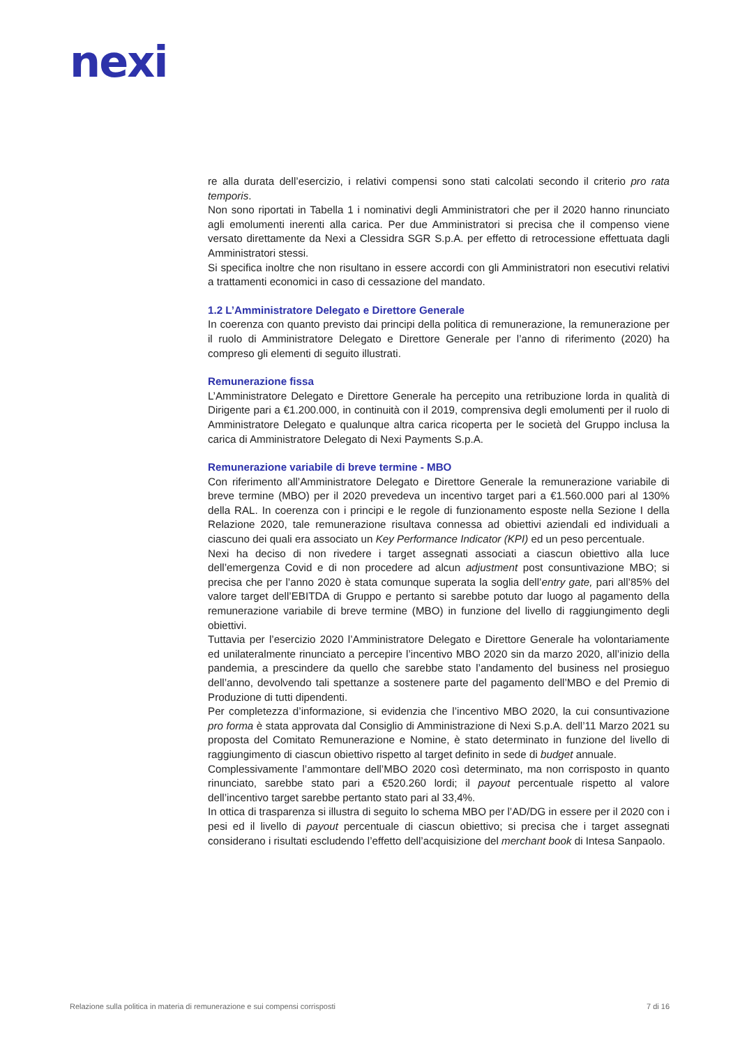nexi
re alla durata dell’esercizio, i relativi compensi sono stati calcolati secondo il criterio pro rata temporis.
Non sono riportati in Tabella 1 i nominativi degli Amministratori che per il 2020 hanno rinunciato agli emolumenti inerenti alla carica. Per due Amministratori si precisa che il compenso viene versato direttamente da Nexi a Clessidra SGR S.p.A. per effetto di retrocessione effettuata dagli Amministratori stessi.
Si specifica inoltre che non risultano in essere accordi con gli Amministratori non esecutivi relativi a trattamenti economici in caso di cessazione del mandato.
1.2 L’Amministratore Delegato e Direttore Generale
In coerenza con quanto previsto dai principi della politica di remunerazione, la remunerazione per il ruolo di Amministratore Delegato e Direttore Generale per l’anno di riferimento (2020) ha compreso gli elementi di seguito illustrati.
Remunerazione fissa
L’Amministratore Delegato e Direttore Generale ha percepito una retribuzione lorda in qualità di Dirigente pari a €1.200.000, in continuità con il 2019, comprensiva degli emolumenti per il ruolo di Amministratore Delegato e qualunque altra carica ricoperta per le società del Gruppo inclusa la carica di Amministratore Delegato di Nexi Payments S.p.A.
Remunerazione variabile di breve termine - MBO
Con riferimento all’Amministratore Delegato e Direttore Generale la remunerazione variabile di breve termine (MBO) per il 2020 prevedeva un incentivo target pari a €1.560.000 pari al 130% della RAL. In coerenza con i principi e le regole di funzionamento esposte nella Sezione I della Relazione 2020, tale remunerazione risultava connessa ad obiettivi aziendali ed individuali a ciascuno dei quali era associato un Key Performance Indicator (KPI) ed un peso percentuale.
Nexi ha deciso di non rivedere i target assegnati associati a ciascun obiettivo alla luce dell’emergenza Covid e di non procedere ad alcun adjustment post consuntivazione MBO; si precisa che per l’anno 2020 è stata comunque superata la soglia dell’entry gate, pari all’85% del valore target dell’EBITDA di Gruppo e pertanto si sarebbe potuto dar luogo al pagamento della remunerazione variabile di breve termine (MBO) in funzione del livello di raggiungimento degli obiettivi.
Tuttavia per l’esercizio 2020 l’Amministratore Delegato e Direttore Generale ha volontariamente ed unilateralmente rinunciato a percepire l’incentivo MBO 2020 sin da marzo 2020, all’inizio della pandemia, a prescindere da quello che sarebbe stato l’andamento del business nel prosieguo dell’anno, devolvendo tali spettanze a sostenere parte del pagamento dell’MBO e del Premio di Produzione di tutti dipendenti.
Per completezza d’informazione, si evidenzia che l’incentivo MBO 2020, la cui consuntivazione pro forma è stata approvata dal Consiglio di Amministrazione di Nexi S.p.A. dell’11 Marzo 2021 su proposta del Comitato Remunerazione e Nomine, è stato determinato in funzione del livello di raggiungimento di ciascun obiettivo rispetto al target definito in sede di budget annuale.
Complessivamente l’ammontare dell’MBO 2020 così determinato, ma non corrisposto in quanto rinunciato, sarebbe stato pari a €520.260 lordi; il payout percentuale rispetto al valore dell’incentivo target sarebbe pertanto stato pari al 33,4%.
In ottica di trasparenza si illustra di seguito lo schema MBO per l’AD/DG in essere per il 2020 con i pesi ed il livello di payout percentuale di ciascun obiettivo; si precisa che i target assegnati considerano i risultati escludendo l’effetto dell’acquisizione del merchant book di Intesa Sanpaolo.
Relazione sulla politica in materia di remunerazione e sui compensi corrisposti 7 di 16